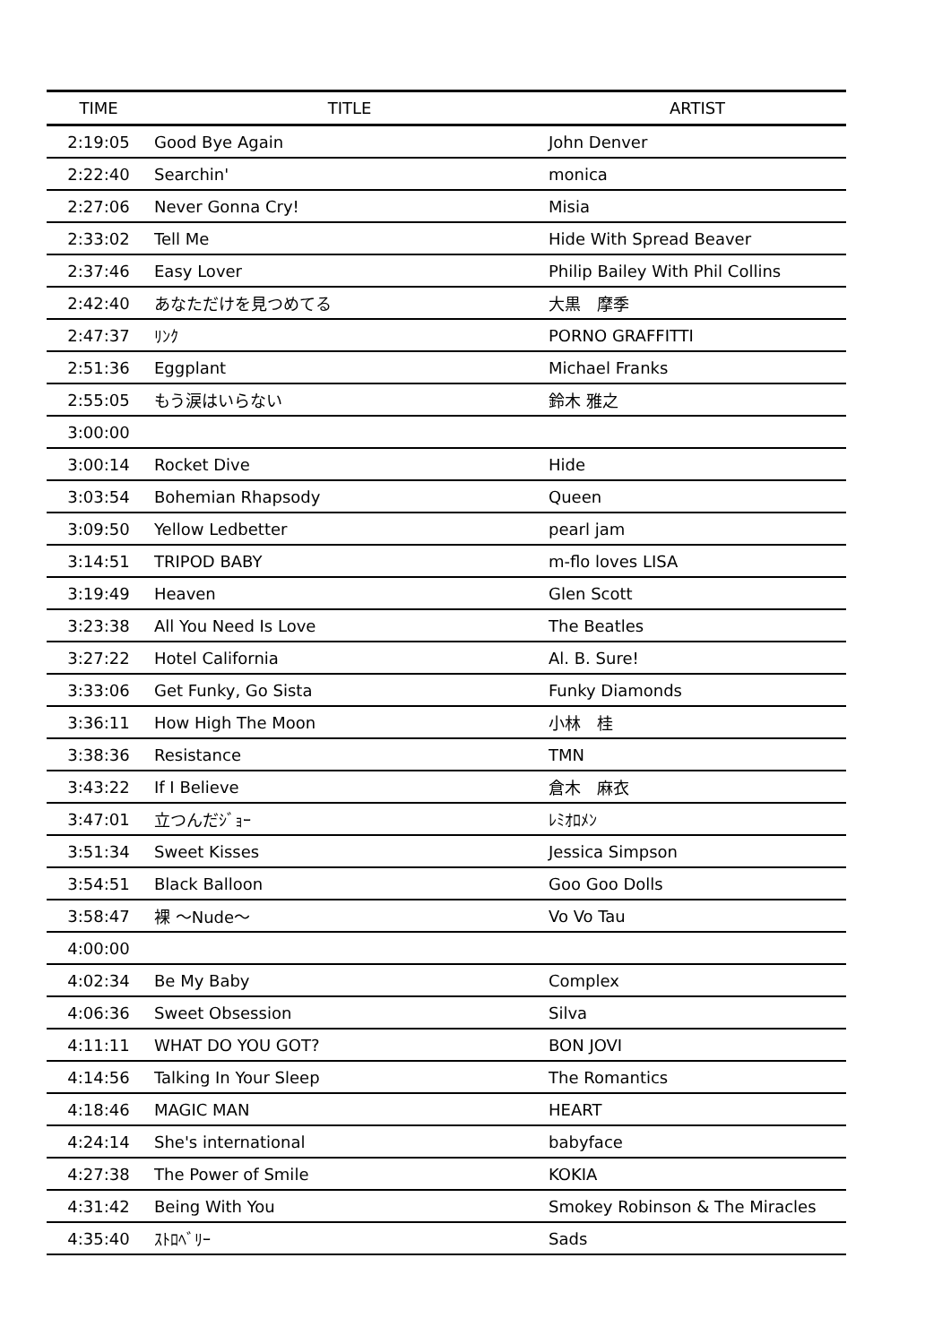| TIME | TITLE | ARTIST |
| --- | --- | --- |
| 2:19:05 | Good Bye Again | John Denver |
| 2:22:40 | Searchin' | monica |
| 2:27:06 | Never Gonna Cry! | Misia |
| 2:33:02 | Tell Me | Hide With Spread Beaver |
| 2:37:46 | Easy Lover | Philip Bailey With Phil Collins |
| 2:42:40 | あなただけを見つめてる | 大黒 摩季 |
| 2:47:37 | ﾘﾝｸ | PORNO GRAFFITTI |
| 2:51:36 | Eggplant | Michael Franks |
| 2:55:05 | もう涙はいらない | 鈴木 雅之 |
| 3:00:00 | | |
| 3:00:14 | Rocket Dive | Hide |
| 3:03:54 | Bohemian Rhapsody | Queen |
| 3:09:50 | Yellow Ledbetter | pearl jam |
| 3:14:51 | TRIPOD BABY | m-flo loves LISA |
| 3:19:49 | Heaven | Glen Scott |
| 3:23:38 | All You Need Is Love | The Beatles |
| 3:27:22 | Hotel California | Al. B. Sure! |
| 3:33:06 | Get Funky, Go Sista | Funky Diamonds |
| 3:36:11 | How High The Moon | 小林 桂 |
| 3:38:36 | Resistance | TMN |
| 3:43:22 | If I Believe | 倉木 麻衣 |
| 3:47:01 | 立つんだｼﾞｮｰ | ﾚﾐｵﾛﾒﾝ |
| 3:51:34 | Sweet Kisses | Jessica Simpson |
| 3:54:51 | Black Balloon | Goo Goo Dolls |
| 3:58:47 | 裸 ～Nude～ | Vo Vo Tau |
| 4:00:00 | | |
| 4:02:34 | Be My Baby | Complex |
| 4:06:36 | Sweet Obsession | Silva |
| 4:11:11 | WHAT DO YOU GOT? | BON JOVI |
| 4:14:56 | Talking In Your Sleep | The Romantics |
| 4:18:46 | MAGIC MAN | HEART |
| 4:24:14 | She's international | babyface |
| 4:27:38 | The Power of Smile | KOKIA |
| 4:31:42 | Being With You | Smokey Robinson & The Miracles |
| 4:35:40 | ｽﾄﾛﾍﾞﾘｰ | Sads |